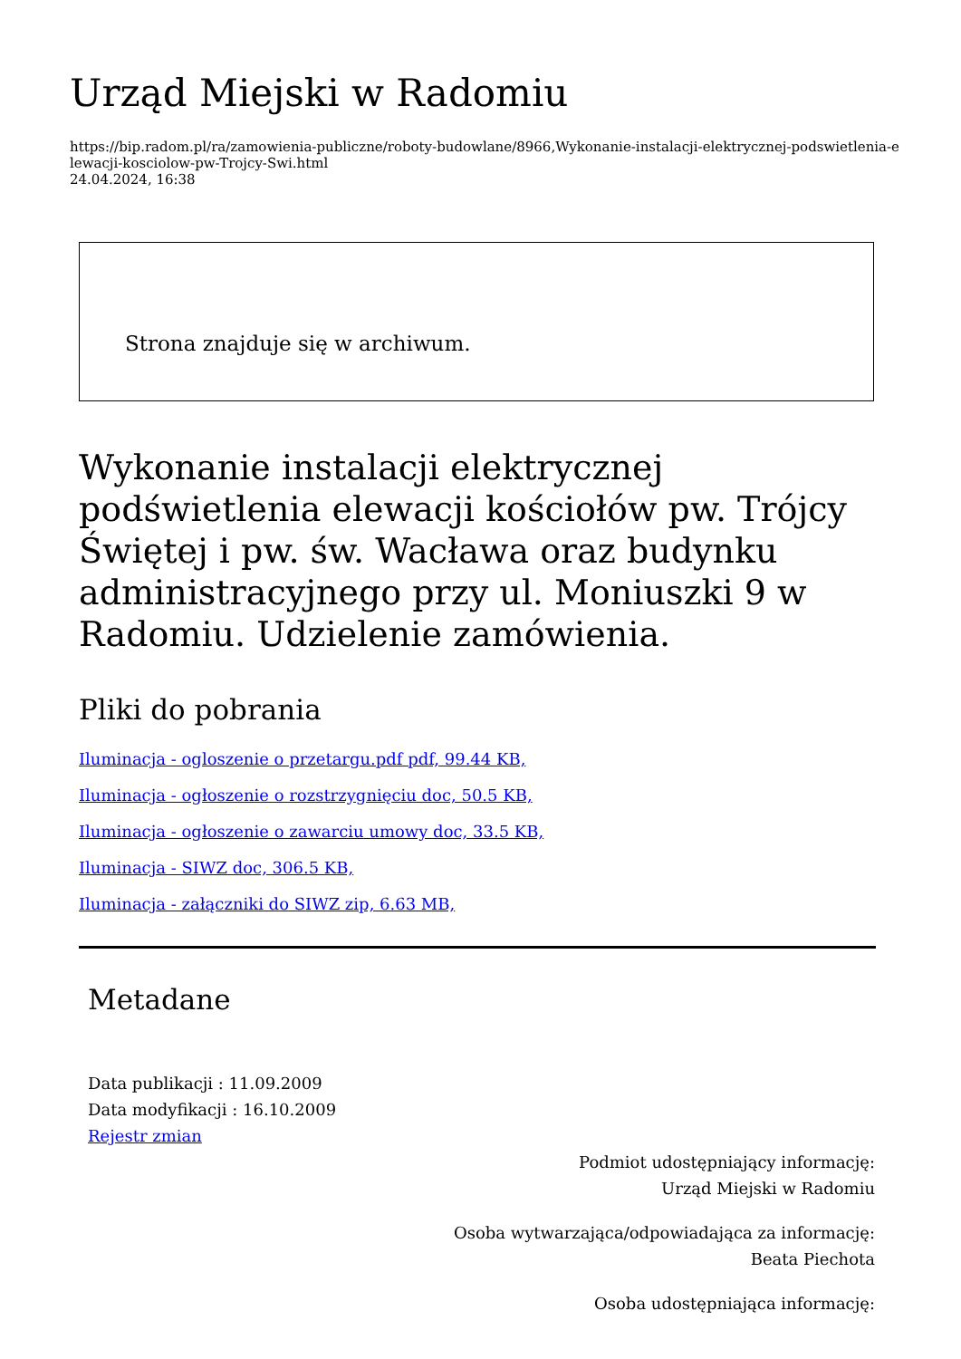Urząd Miejski w Radomiu
https://bip.radom.pl/ra/zamowienia-publiczne/roboty-budowlane/8966,Wykonanie-instalacji-elektrycznej-podswietlenia-elewacji-kosciolow-pw-Trojcy-Swi.html
24.04.2024, 16:38
Strona znajduje się w archiwum.
Wykonanie instalacji elektrycznej podświetlenia elewacji kościołów pw. Trójcy Świętej i pw. św. Wacława oraz budynku administracyjnego przy ul. Moniuszki 9 w Radomiu. Udzielenie zamówienia.
Pliki do pobrania
Iluminacja - ogloszenie o przetargu.pdf pdf, 99.44 KB,
Iluminacja - ogłoszenie o rozstrzygnięciu doc, 50.5 KB,
Iluminacja - ogłoszenie o zawarciu umowy doc, 33.5 KB,
Iluminacja - SIWZ doc, 306.5 KB,
Iluminacja - załączniki do SIWZ zip, 6.63 MB,
Metadane
Data publikacji : 11.09.2009
Data modyfikacji : 16.10.2009
Rejestr zmian
Podmiot udostępniający informację:
Urząd Miejski w Radomiu
Osoba wytwarzająca/odpowiadająca za informację:
Beata Piechota
Osoba udostępniająca informację: